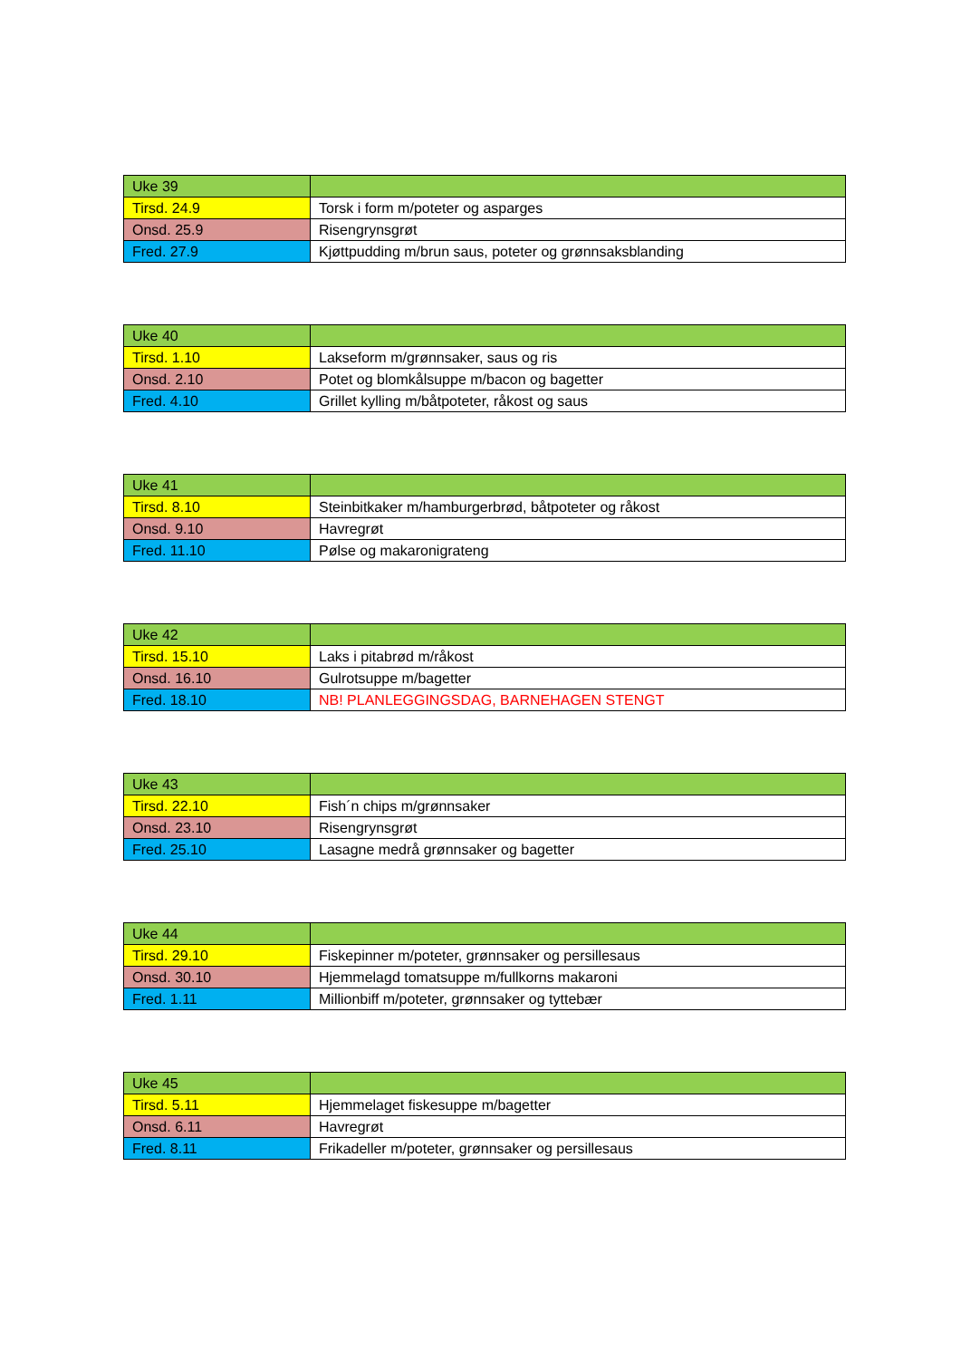| Uke 39 | |
| Tirsd. 24.9 | Torsk i form m/poteter og asparges |
| Onsd. 25.9 | Risengrynsgrøt |
| Fred. 27.9 | Kjøttpudding m/brun saus, poteter og grønnsaksblanding |
| Uke 40 | |
| Tirsd. 1.10 | Lakseform m/grønnsaker, saus og ris |
| Onsd. 2.10 | Potet og blomkålsuppe m/bacon og bagetter |
| Fred. 4.10 | Grillet kylling m/båtpoteter, råkost og saus |
| Uke 41 | |
| Tirsd. 8.10 | Steinbitkaker m/hamburgerbrød, båtpoteter og råkost |
| Onsd. 9.10 | Havregrøt |
| Fred. 11.10 | Pølse og makaronigrateng |
| Uke 42 | |
| Tirsd. 15.10 | Laks i pitabrød m/råkost |
| Onsd. 16.10 | Gulrotsuppe m/bagetter |
| Fred. 18.10 | NB! PLANLEGGINGSDAG, BARNEHAGEN STENGT |
| Uke 43 | |
| Tirsd. 22.10 | Fish´n chips m/grønnsaker |
| Onsd. 23.10 | Risengrynsgrøt |
| Fred. 25.10 | Lasagne medrå grønnsaker og bagetter |
| Uke 44 | |
| Tirsd. 29.10 | Fiskepinner m/poteter, grønnsaker og persillesaus |
| Onsd. 30.10 | Hjemmelagd tomatsuppe m/fullkorns makaroni |
| Fred. 1.11 | Millionbiff m/poteter, grønnsaker og tyttebær |
| Uke 45 | |
| Tirsd. 5.11 | Hjemmelaget fiskesuppe m/bagetter |
| Onsd. 6.11 | Havregrøt |
| Fred. 8.11 | Frikadeller m/poteter, grønnsaker og persillesaus |